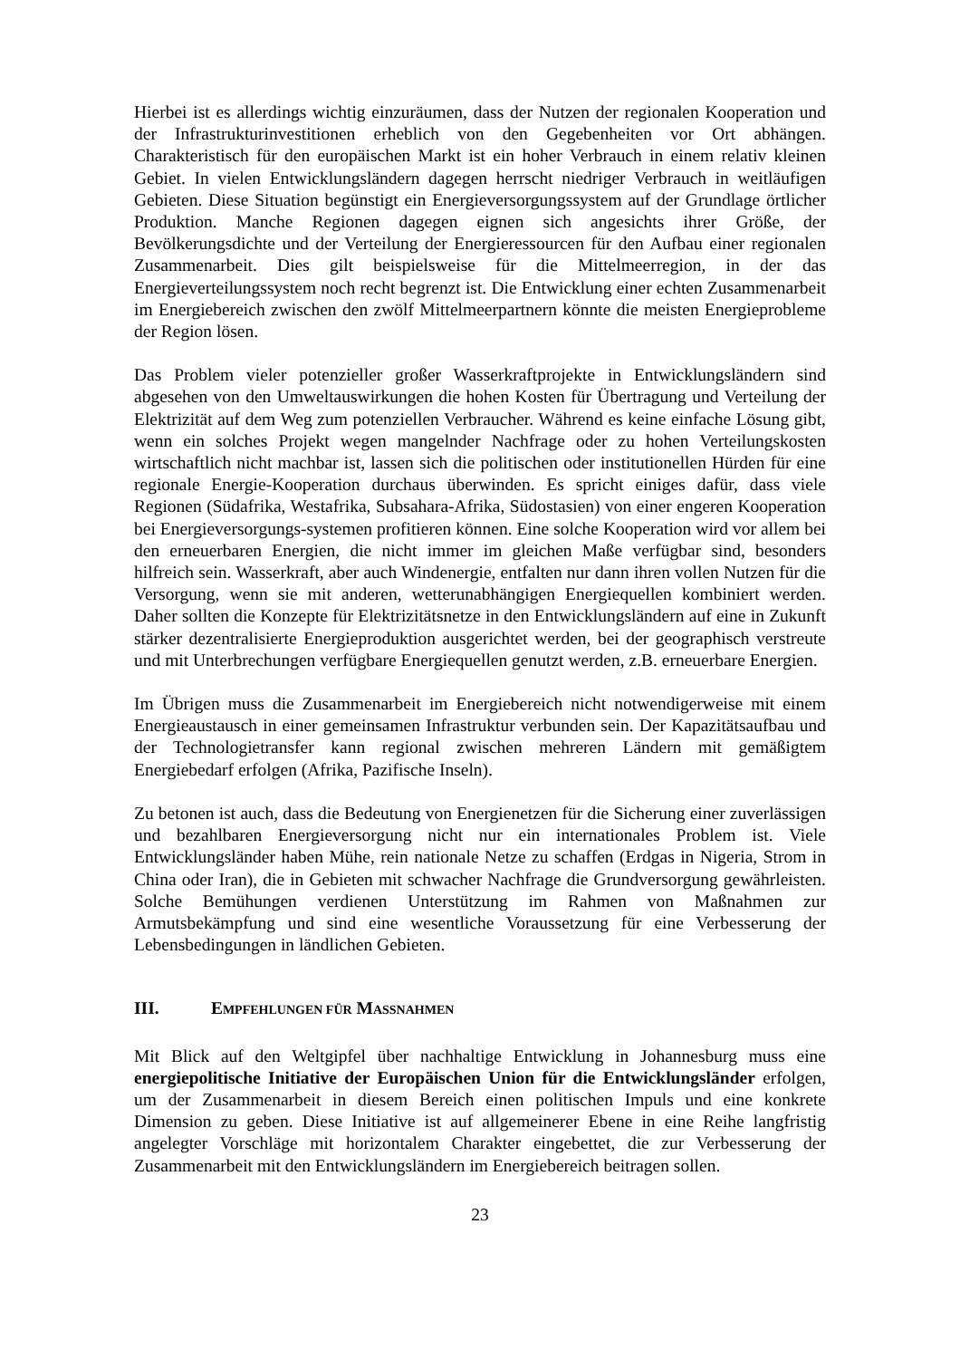Hierbei ist es allerdings wichtig einzuräumen, dass der Nutzen der regionalen Kooperation und der Infrastrukturinvestitionen erheblich von den Gegebenheiten vor Ort abhängen. Charakteristisch für den europäischen Markt ist ein hoher Verbrauch in einem relativ kleinen Gebiet. In vielen Entwicklungsländern dagegen herrscht niedriger Verbrauch in weitläufigen Gebieten. Diese Situation begünstigt ein Energieversorgungssystem auf der Grundlage örtlicher Produktion. Manche Regionen dagegen eignen sich angesichts ihrer Größe, der Bevölkerungsdichte und der Verteilung der Energieressourcen für den Aufbau einer regionalen Zusammenarbeit. Dies gilt beispielsweise für die Mittelmeerregion, in der das Energieverteilungssystem noch recht begrenzt ist. Die Entwicklung einer echten Zusammenarbeit im Energiebereich zwischen den zwölf Mittelmeerpartnern könnte die meisten Energieprobleme der Region lösen.
Das Problem vieler potenzieller großer Wasserkraftprojekte in Entwicklungsländern sind abgesehen von den Umweltauswirkungen die hohen Kosten für Übertragung und Verteilung der Elektrizität auf dem Weg zum potenziellen Verbraucher. Während es keine einfache Lösung gibt, wenn ein solches Projekt wegen mangelnder Nachfrage oder zu hohen Verteilungskosten wirtschaftlich nicht machbar ist, lassen sich die politischen oder institutionellen Hürden für eine regionale Energie-Kooperation durchaus überwinden. Es spricht einiges dafür, dass viele Regionen (Südafrika, Westafrika, Subsahara-Afrika, Südostasien) von einer engeren Kooperation bei Energieversorgungs-systemen profitieren können. Eine solche Kooperation wird vor allem bei den erneuerbaren Energien, die nicht immer im gleichen Maße verfügbar sind, besonders hilfreich sein. Wasserkraft, aber auch Windenergie, entfalten nur dann ihren vollen Nutzen für die Versorgung, wenn sie mit anderen, wetterunabhängigen Energiequellen kombiniert werden. Daher sollten die Konzepte für Elektrizitätsnetze in den Entwicklungsländern auf eine in Zukunft stärker dezentralisierte Energieproduktion ausgerichtet werden, bei der geographisch verstreute und mit Unterbrechungen verfügbare Energiequellen genutzt werden, z.B. erneuerbare Energien.
Im Übrigen muss die Zusammenarbeit im Energiebereich nicht notwendigerweise mit einem Energieaustausch in einer gemeinsamen Infrastruktur verbunden sein. Der Kapazitätsaufbau und der Technologietransfer kann regional zwischen mehreren Ländern mit gemäßigtem Energiebedarf erfolgen (Afrika, Pazifische Inseln).
Zu betonen ist auch, dass die Bedeutung von Energienetzen für die Sicherung einer zuverlässigen und bezahlbaren Energieversorgung nicht nur ein internationales Problem ist. Viele Entwicklungsländer haben Mühe, rein nationale Netze zu schaffen (Erdgas in Nigeria, Strom in China oder Iran), die in Gebieten mit schwacher Nachfrage die Grundversorgung gewährleisten. Solche Bemühungen verdienen Unterstützung im Rahmen von Maßnahmen zur Armutsbekämpfung und sind eine wesentliche Voraussetzung für eine Verbesserung der Lebensbedingungen in ländlichen Gebieten.
III. EMPFEHLUNGEN FÜR MASSNAHMEN
Mit Blick auf den Weltgipfel über nachhaltige Entwicklung in Johannesburg muss eine energiepolitische Initiative der Europäischen Union für die Entwicklungsländer erfolgen, um der Zusammenarbeit in diesem Bereich einen politischen Impuls und eine konkrete Dimension zu geben. Diese Initiative ist auf allgemeinerer Ebene in eine Reihe langfristig angelegter Vorschläge mit horizontalem Charakter eingebettet, die zur Verbesserung der Zusammenarbeit mit den Entwicklungsländern im Energiebereich beitragen sollen.
23